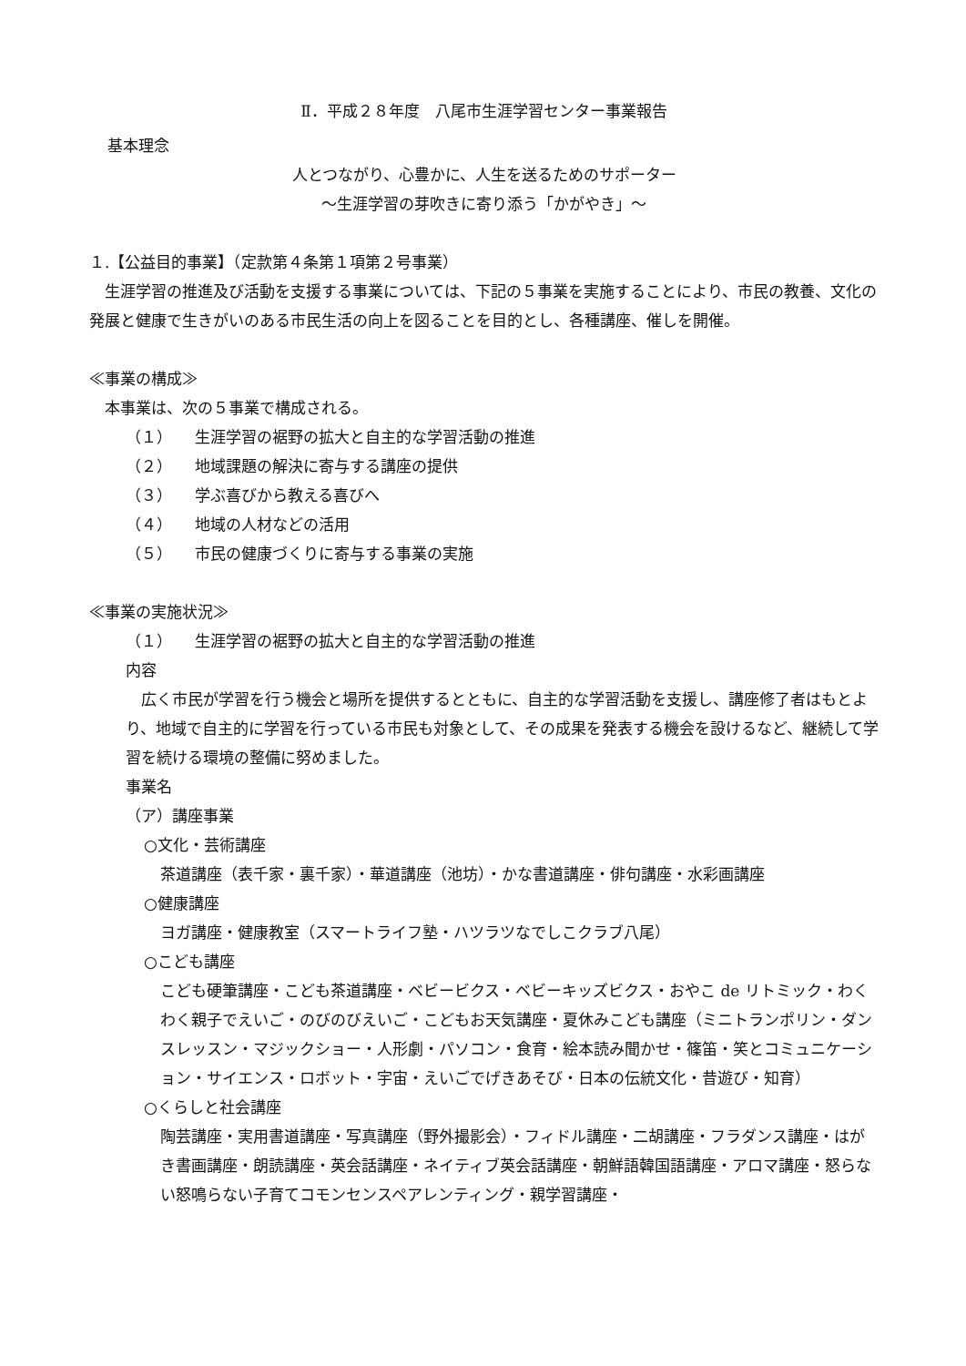Ⅱ．平成２８年度　八尾市生涯学習センター事業報告
基本理念
人とつながり、心豊かに、人生を送るためのサポーター
～生涯学習の芽吹きに寄り添う「かがやき」～
１.【公益目的事業】（定款第４条第１項第２号事業）
　生涯学習の推進及び活動を支援する事業については、下記の５事業を実施することにより、市民の教養、文化の発展と健康で生きがいのある市民生活の向上を図ることを目的とし、各種講座、催しを開催。
≪事業の構成≫
　本事業は、次の５事業で構成される。
（１） 生涯学習の裾野の拡大と自主的な学習活動の推進
（２） 地域課題の解決に寄与する講座の提供
（３） 学ぶ喜びから教える喜びへ
（４） 地域の人材などの活用
（５） 市民の健康づくりに寄与する事業の実施
≪事業の実施状況≫
（１） 生涯学習の裾野の拡大と自主的な学習活動の推進
内容
　広く市民が学習を行う機会と場所を提供するとともに、自主的な学習活動を支援し、講座修了者はもとより、地域で自主的に学習を行っている市民も対象として、その成果を発表する機会を設けるなど、継続して学習を続ける環境の整備に努めました。
事業名
（ア）講座事業
○文化・芸術講座
茶道講座（表千家・裏千家）・華道講座（池坊）・かな書道講座・俳句講座・水彩画講座
○健康講座
ヨガ講座・健康教室（スマートライフ塾・ハツラツなでしこクラブ八尾）
○こども講座
こども硬筆講座・こども茶道講座・ベビービクス・ベビーキッズビクス・おやこ de リトミック・わくわく親子でえいご・のびのびえいご・こどもお天気講座・夏休みこども講座（ミニトランポリン・ダンスレッスン・マジックショー・人形劇・パソコン・食育・絵本読み聞かせ・篠笛・笑とコミュニケーション・サイエンス・ロボット・宇宙・えいごでげきあそび・日本の伝統文化・昔遊び・知育）
○くらしと社会講座
陶芸講座・実用書道講座・写真講座（野外撮影会）・フィドル講座・二胡講座・フラダンス講座・はがき書画講座・朗読講座・英会話講座・ネイティブ英会話講座・朝鮮語韓国語講座・アロマ講座・怒らない怒鳴らない子育てコモンセンスペアレンティング・親学習講座・